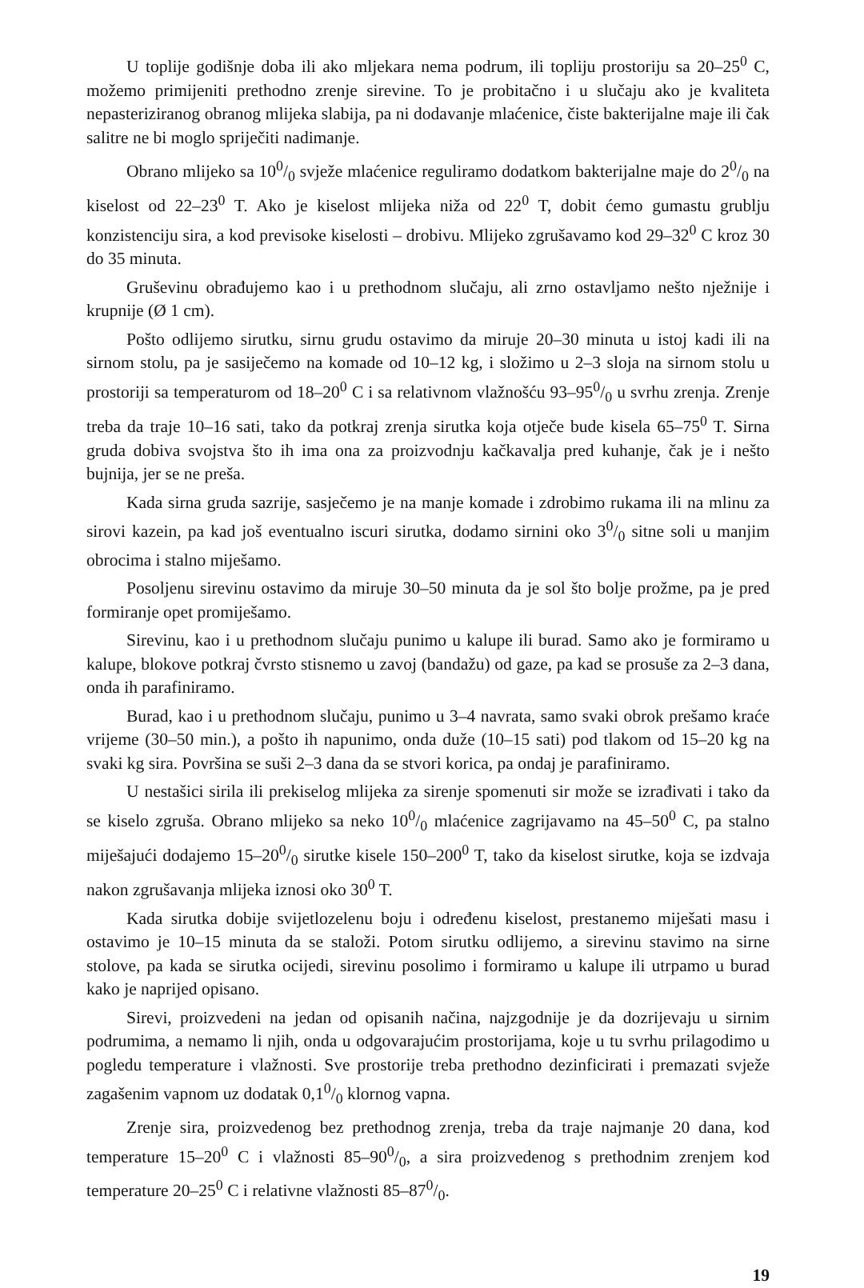U toplije godišnje doba ili ako mljekara nema podrum, ili topliju prostoriju sa 20–25<sup>0</sup> C, možemo primijeniti prethodno zrenje sirevine. To je probitačno i u slučaju ako je kvaliteta nepasteriziranog obranog mlijeka slabija, pa ni dodavanje mlaćenice, čiste bakterijalne maje ili čak salitre ne bi moglo spriječiti nadimanje.
Obrano mlijeko sa 100/0 svježe mlaćenice reguliramo dodatkom bakterijalne maje do 20/0 na kiselost od 22–23<sup>0</sup> T. Ako je kiselost mlijeka niža od 22<sup>0</sup> T, dobit ćemo gumastu grublju konzistenciju sira, a kod previsoke kiselosti – drobivu. Mlijeko zgrušavamo kod 29–32<sup>0</sup> C kroz 30 do 35 minuta.
Gruševinu obrađujemo kao i u prethodnom slučaju, ali zrno ostavljamo nešto nježnije i krupnije (Ø 1 cm).
Pošto odlijemo sirutku, sirnu grudu ostavimo da miruje 20–30 minuta u istoj kadi ili na sirnom stolu, pa je sasiječemo na komade od 10–12 kg, i složimo u 2–3 sloja na sirnom stolu u prostoriji sa temperaturom od 18–20<sup>0</sup> C i sa relativnom vlažnošću 93–950/0 u svrhu zrenja. Zrenje treba da traje 10–16 sati, tako da potkraj zrenja sirutka koja otječe bude kisela 65–75<sup>0</sup> T. Sirna gruda dobiva svojstva što ih ima ona za proizvodnju kačkavalja pred kuhanje, čak je i nešto bujnija, jer se ne preša.
Kada sirna gruda sazrije, sasječemo je na manje komade i zdrobimo rukama ili na mlinu za sirovi kazein, pa kad još eventualno iscuri sirutka, dodamo sirnini oko 30/0 sitne soli u manjim obrocima i stalno miješamo.
Posoljenu sirevinu ostavimo da miruje 30–50 minuta da je sol što bolje prožme, pa je pred formiranje opet promiješamo.
Sirevinu, kao i u prethodnom slučaju punimo u kalupe ili burad. Samo ako je formiramo u kalupe, blokove potkraj čvrsto stisnemo u zavoj (bandažu) od gaze, pa kad se prosuše za 2–3 dana, onda ih parafiniramo.
Burad, kao i u prethodnom slučaju, punimo u 3–4 navrata, samo svaki obrok prešamo kraće vrijeme (30–50 min.), a pošto ih napunimo, onda duže (10–15 sati) pod tlakom od 15–20 kg na svaki kg sira. Površina se suši 2–3 dana da se stvori korica, pa ondaj je parafiniramo.
U nestašici sirila ili prekiselog mlijeka za sirenje spomenuti sir može se izrađivati i tako da se kiselo zgruša. Obrano mlijeko sa neko 100/0 mlaćenice zagrijavamo na 45–50<sup>0</sup> C, pa stalno miješajući dodajemo 15–200/0 sirutke kisele 150–200<sup>0</sup> T, tako da kiselost sirutke, koja se izdvaja nakon zgrušavanja mlijeka iznosi oko 30<sup>0</sup> T.
Kada sirutka dobije svijetlozelenu boju i određenu kiselost, prestanemo miješati masu i ostavimo je 10–15 minuta da se staloži. Potom sirutku odlijemo, a sirevinu stavimo na sirne stolove, pa kada se sirutka ocijedi, sirevinu posolimo i formiramo u kalupe ili utrpamo u burad kako je naprijed opisano.
Sirevi, proizvedeni na jedan od opisanih načina, najzgodnije je da dozrijevaju u sirnim podrumima, a nemamo li njih, onda u odgovarajućim prostorijama, koje u tu svrhu prilagodimo u pogledu temperature i vlažnosti. Sve prostorije treba prethodno dezinficirati i premazati svježe zagašenim vapnom uz dodatak 0,10/0 klornog vapna.
Zrenje sira, proizvedenog bez prethodnog zrenja, treba da traje najmanje 20 dana, kod temperature 15–20<sup>0</sup> C i vlažnosti 85–900/0, a sira proizvedenog s prethodnim zrenjem kod temperature 20–25<sup>0</sup> C i relativne vlažnosti 85–870/0.
19